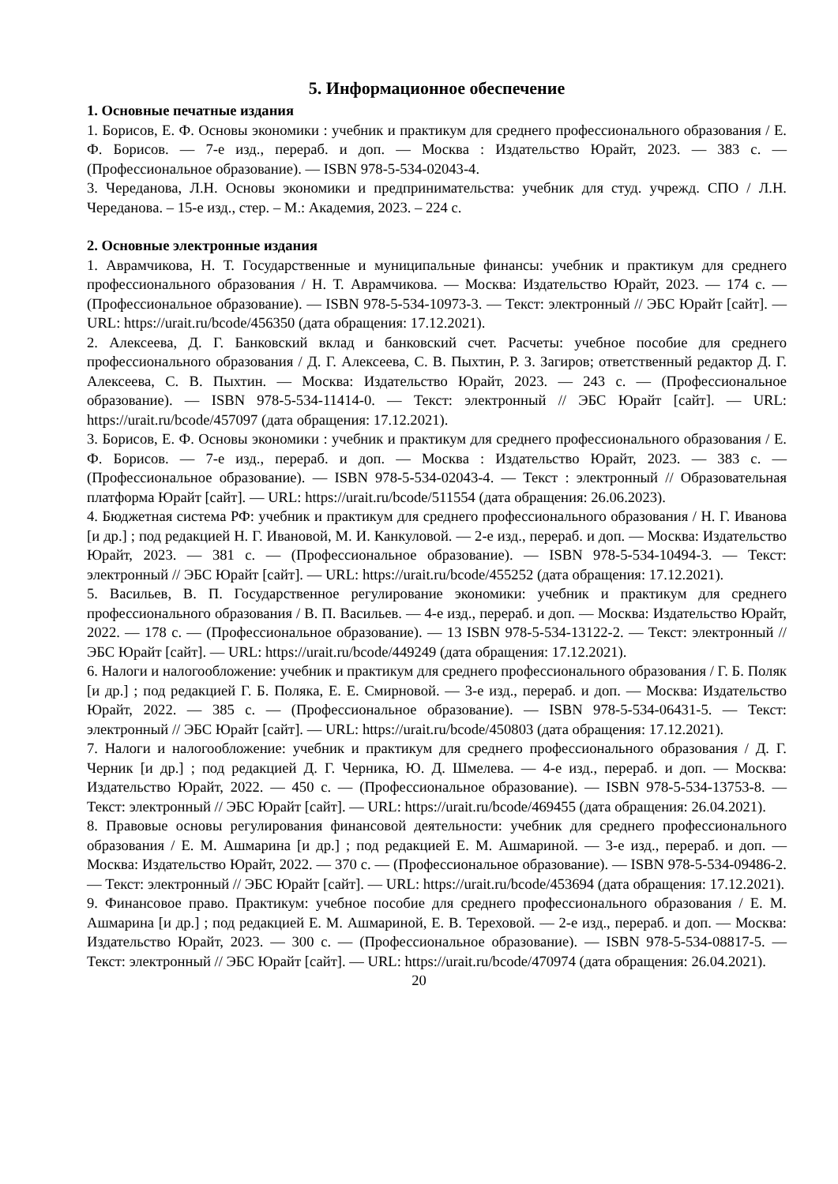5. Информационное обеспечение
1. Основные печатные издания
1. Борисов, Е. Ф. Основы экономики : учебник и практикум для среднего профессионального образования / Е. Ф. Борисов. — 7-е изд., перераб. и доп. — Москва : Издательство Юрайт, 2023. — 383 с. — (Профессиональное образование). — ISBN 978-5-534-02043-4.
3. Череданова, Л.Н. Основы экономики и предпринимательства: учебник для студ. учрежд. СПО / Л.Н. Череданова. – 15-е изд., стер. – М.: Академия, 2023. – 224 с.
2. Основные электронные издания
1. Аврамчикова, Н. Т. Государственные и муниципальные финансы: учебник и практикум для среднего профессионального образования / Н. Т. Аврамчикова. — Москва: Издательство Юрайт, 2023. — 174 с. — (Профессиональное образование). — ISBN 978-5-534-10973-3. — Текст: электронный // ЭБС Юрайт [сайт]. — URL: https://urait.ru/bcode/456350 (дата обращения: 17.12.2021).
2. Алексеева, Д. Г. Банковский вклад и банковский счет. Расчеты: учебное пособие для среднего профессионального образования / Д. Г. Алексеева, С. В. Пыхтин, Р. З. Загиров; ответственный редактор Д. Г. Алексеева, С. В. Пыхтин. — Москва: Издательство Юрайт, 2023. — 243 с. — (Профессиональное образование). — ISBN 978-5-534-11414-0. — Текст: электронный // ЭБС Юрайт [сайт]. — URL: https://urait.ru/bcode/457097 (дата обращения: 17.12.2021).
3. Борисов, Е. Ф. Основы экономики : учебник и практикум для среднего профессионального образования / Е. Ф. Борисов. — 7-е изд., перераб. и доп. — Москва : Издательство Юрайт, 2023. — 383 с. — (Профессиональное образование). — ISBN 978-5-534-02043-4. — Текст : электронный // Образовательная платформа Юрайт [сайт]. — URL: https://urait.ru/bcode/511554 (дата обращения: 26.06.2023).
4. Бюджетная система РФ: учебник и практикум для среднего профессионального образования / Н. Г. Иванова [и др.] ; под редакцией Н. Г. Ивановой, М. И. Канкуловой. — 2-е изд., перераб. и доп. — Москва: Издательство Юрайт, 2023. — 381 с. — (Профессиональное образование). — ISBN 978-5-534-10494-3. — Текст: электронный // ЭБС Юрайт [сайт]. — URL: https://urait.ru/bcode/455252 (дата обращения: 17.12.2021).
5. Васильев, В. П. Государственное регулирование экономики: учебник и практикум для среднего профессионального образования / В. П. Васильев. — 4-е изд., перераб. и доп. — Москва: Издательство Юрайт, 2022. — 178 с. — (Профессиональное образование). — 13 ISBN 978-5-534-13122-2. — Текст: электронный // ЭБС Юрайт [сайт]. — URL: https://urait.ru/bcode/449249 (дата обращения: 17.12.2021).
6. Налоги и налогообложение: учебник и практикум для среднего профессионального образования / Г. Б. Поляк [и др.] ; под редакцией Г. Б. Поляка, Е. Е. Смирновой. — 3-е изд., перераб. и доп. — Москва: Издательство Юрайт, 2022. — 385 с. — (Профессиональное образование). — ISBN 978-5-534-06431-5. — Текст: электронный // ЭБС Юрайт [сайт]. — URL: https://urait.ru/bcode/450803 (дата обращения: 17.12.2021).
7. Налоги и налогообложение: учебник и практикум для среднего профессионального образования / Д. Г. Черник [и др.] ; под редакцией Д. Г. Черника, Ю. Д. Шмелева. — 4-е изд., перераб. и доп. — Москва: Издательство Юрайт, 2022. — 450 с. — (Профессиональное образование). — ISBN 978-5-534-13753-8. — Текст: электронный // ЭБС Юрайт [сайт]. — URL: https://urait.ru/bcode/469455 (дата обращения: 26.04.2021).
8. Правовые основы регулирования финансовой деятельности: учебник для среднего профессионального образования / Е. М. Ашмарина [и др.] ; под редакцией Е. М. Ашмариной. — 3-е изд., перераб. и доп. — Москва: Издательство Юрайт, 2022. — 370 с. — (Профессиональное образование). — ISBN 978-5-534-09486-2. — Текст: электронный // ЭБС Юрайт [сайт]. — URL: https://urait.ru/bcode/453694 (дата обращения: 17.12.2021).
9. Финансовое право. Практикум: учебное пособие для среднего профессионального образования / Е. М. Ашмарина [и др.] ; под редакцией Е. М. Ашмариной, Е. В. Тереховой. — 2-е изд., перераб. и доп. — Москва: Издательство Юрайт, 2023. — 300 с. — (Профессиональное образование). — ISBN 978-5-534-08817-5. — Текст: электронный // ЭБС Юрайт [сайт]. — URL: https://urait.ru/bcode/470974 (дата обращения: 26.04.2021).
20